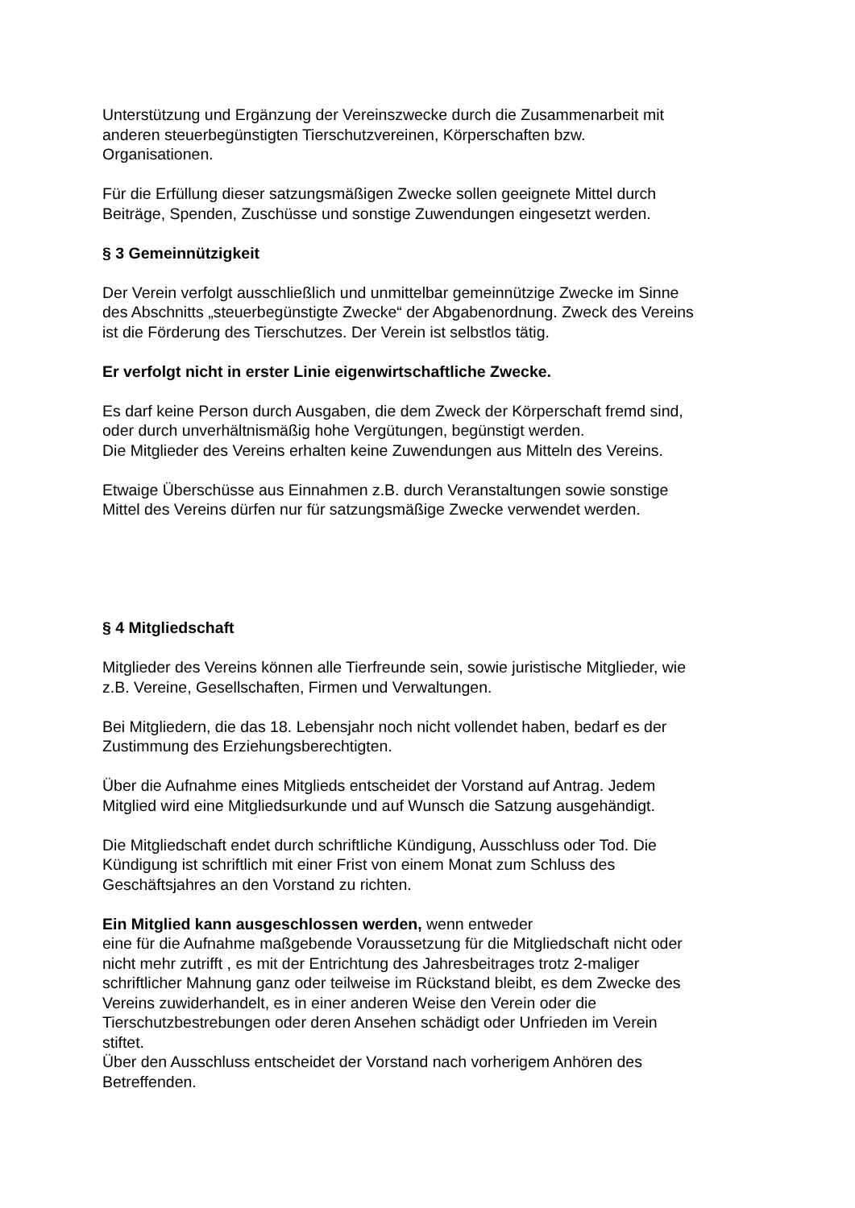Unterstützung und Ergänzung der Vereinszwecke durch die Zusammenarbeit mit
anderen steuerbegünstigten Tierschutzvereinen, Körperschaften bzw.
Organisationen.
Für die Erfüllung dieser satzungsmäßigen Zwecke sollen geeignete Mittel durch
Beiträge, Spenden, Zuschüsse und sonstige Zuwendungen eingesetzt werden.
§ 3 Gemeinnützigkeit
Der Verein verfolgt ausschließlich und unmittelbar gemeinnützige Zwecke im Sinne
des Abschnitts „steuerbegünstigte Zwecke“ der Abgabenordnung. Zweck des Vereins
ist die Förderung des Tierschutzes. Der Verein ist selbstlos tätig.
Er verfolgt nicht in erster Linie eigenwirtschaftliche Zwecke.
Es darf keine Person durch Ausgaben, die dem Zweck der Körperschaft fremd sind,
oder durch unverhältnismäßig hohe Vergütungen, begünstigt werden.
Die Mitglieder des Vereins erhalten keine Zuwendungen aus Mitteln des Vereins.
Etwaige Überschüsse aus Einnahmen z.B. durch Veranstaltungen sowie sonstige
Mittel des Vereins dürfen nur für satzungsmäßige Zwecke verwendet werden.
§ 4 Mitgliedschaft
Mitglieder des Vereins können alle Tierfreunde sein, sowie juristische Mitglieder, wie
z.B. Vereine, Gesellschaften, Firmen und Verwaltungen.
Bei Mitgliedern, die das 18. Lebensjahr noch nicht vollendet haben, bedarf es der
Zustimmung des Erziehungsberechtigten.
Über die Aufnahme eines Mitglieds entscheidet der Vorstand auf Antrag. Jedem
Mitglied wird eine Mitgliedsurkunde und auf Wunsch die Satzung ausgehändigt.
Die Mitgliedschaft endet durch schriftliche Kündigung, Ausschluss oder Tod. Die
Kündigung ist schriftlich mit einer Frist von einem Monat zum Schluss des
Geschäftsjahres an den Vorstand zu richten.
Ein Mitglied kann ausgeschlossen werden, wenn entweder
eine für die Aufnahme maßgebende Voraussetzung für die Mitgliedschaft nicht oder
nicht mehr zutrifft , es mit der Entrichtung des Jahresbeitrages trotz 2-maliger
schriftlicher Mahnung ganz oder teilweise im Rückstand bleibt, es dem Zwecke des
Vereins zuwiderhandelt, es in einer anderen Weise den Verein oder die
Tierschutzbestrebungen oder deren Ansehen schädigt oder Unfrieden im Verein
stiftet.
Über den Ausschluss entscheidet der Vorstand nach vorherigem Anhören des
Betreffenden.